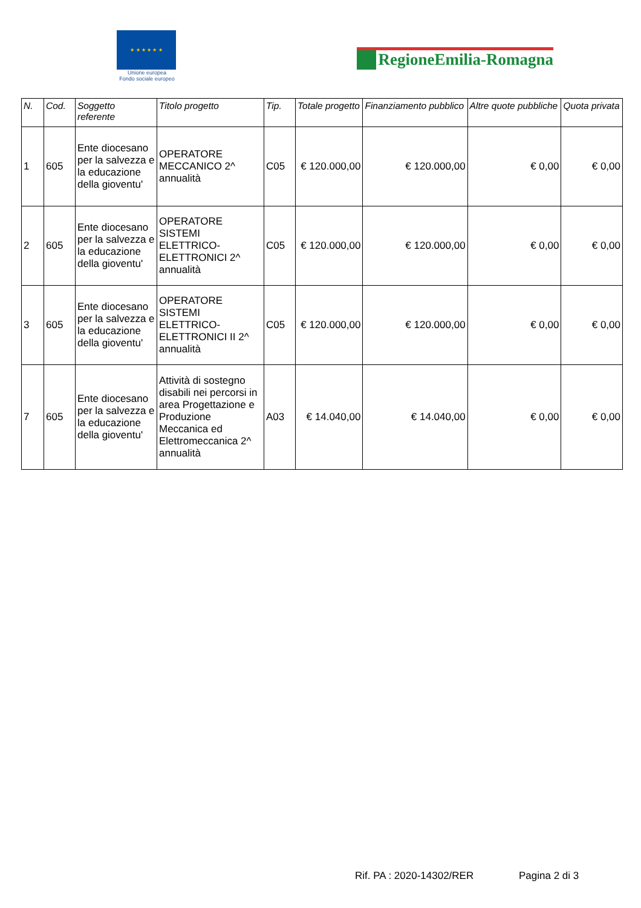★ ★ ★ ★ ★ ★
Unione europea
Fondo sociale europeo
RegioneEmilia-Romagna
| N. | Cod. | Soggetto referente | Titolo progetto | Tip. | Totale progetto | Finanziamento pubblico | Altre quote pubbliche | Quota privata |
| --- | --- | --- | --- | --- | --- | --- | --- | --- |
| 1 | 605 | Ente diocesano per la salvezza e la educazione della gioventu' | OPERATORE MECCANICO 2^ annualità | C05 | € 120.000,00 | € 120.000,00 | € 0,00 | € 0,00 |
| 2 | 605 | Ente diocesano per la salvezza e la educazione della gioventu' | OPERATORE SISTEMI ELETTRICO-ELETTRONICI 2^ annualità | C05 | € 120.000,00 | € 120.000,00 | € 0,00 | € 0,00 |
| 3 | 605 | Ente diocesano per la salvezza e la educazione della gioventu' | OPERATORE SISTEMI ELETTRICO-ELETTRONICI II 2^ annualità | C05 | € 120.000,00 | € 120.000,00 | € 0,00 | € 0,00 |
| 7 | 605 | Ente diocesano per la salvezza e la educazione della gioventu' | Attività di sostegno disabili nei percorsi in area Progettazione e Produzione Meccanica ed Elettromeccanica 2^ annualità | A03 | € 14.040,00 | € 14.040,00 | € 0,00 | € 0,00 |
Rif. PA : 2020-14302/RER Pagina 2 di 3